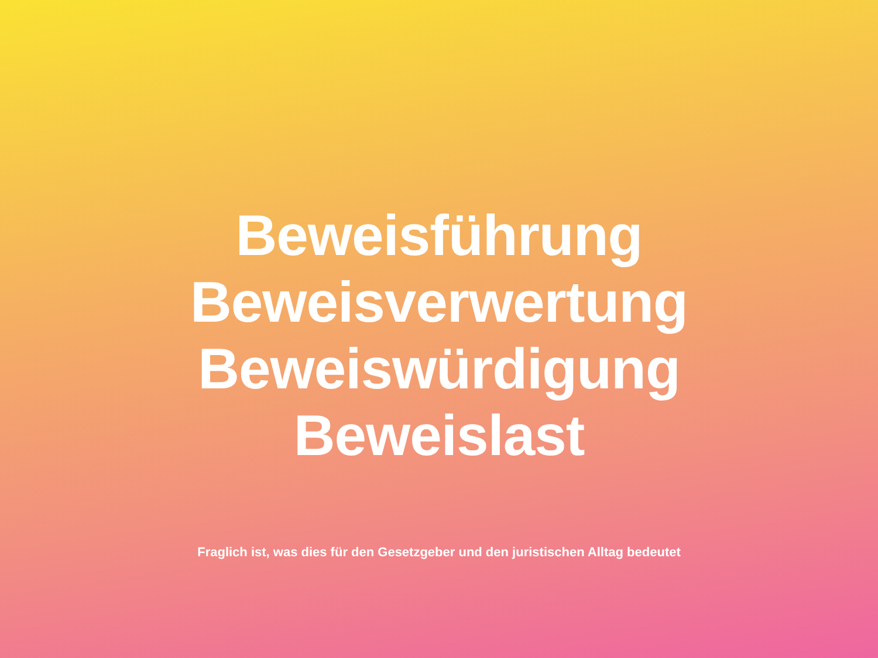Beweisführung
Beweisverwertung
Beweiswürdigung
Beweislast
Fraglich ist, was dies für den Gesetzgeber und den juristischen Alltag bedeutet